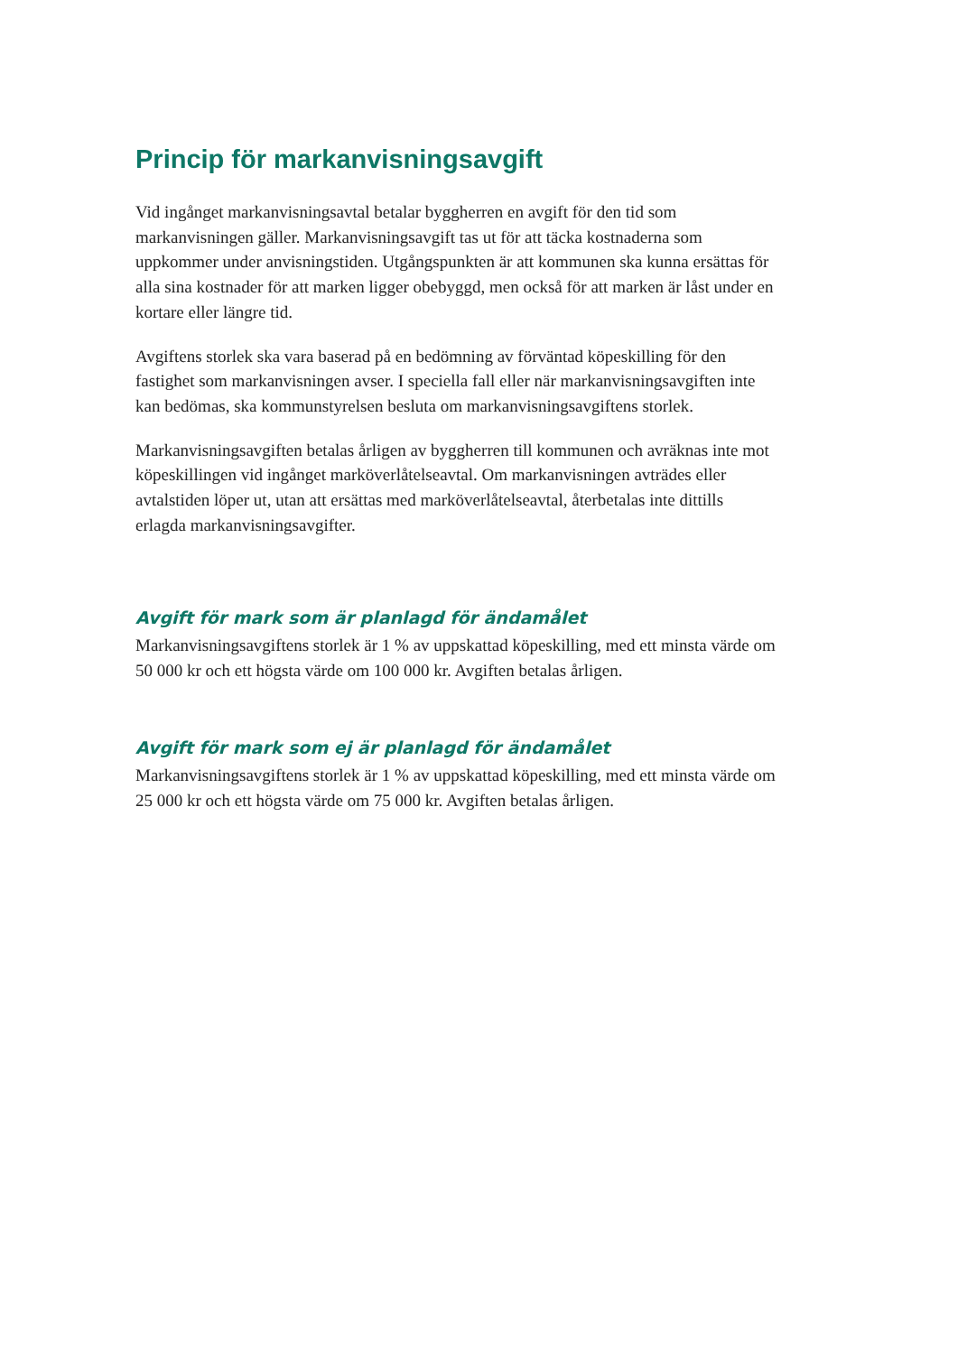Princip för markanvisningsavgift
Vid ingånget markanvisningsavtal betalar byggherren en avgift för den tid som markanvisningen gäller. Markanvisningsavgift tas ut för att täcka kostnaderna som uppkommer under anvisningstiden. Utgångspunkten är att kommunen ska kunna ersättas för alla sina kostnader för att marken ligger obebyggd, men också för att marken är låst under en kortare eller längre tid.
Avgiftens storlek ska vara baserad på en bedömning av förväntad köpeskilling för den fastighet som markanvisningen avser. I speciella fall eller när markanvisningsavgiften inte kan bedömas, ska kommunstyrelsen besluta om markanvisningsavgiftens storlek.
Markanvisningsavgiften betalas årligen av byggherren till kommunen och avräknas inte mot köpeskillingen vid ingånget marköverlåtelseavtal. Om markanvisningen avträdes eller avtalstiden löper ut, utan att ersättas med marköverlåtelseavtal, återbetalas inte dittills erlagda markanvisningsavgifter.
Avgift för mark som är planlagd för ändamålet
Markanvisningsavgiftens storlek är 1 % av uppskattad köpeskilling, med ett minsta värde om 50 000 kr och ett högsta värde om 100 000 kr. Avgiften betalas årligen.
Avgift för mark som ej är planlagd för ändamålet
Markanvisningsavgiftens storlek är 1 % av uppskattad köpeskilling, med ett minsta värde om 25 000 kr och ett högsta värde om 75 000 kr. Avgiften betalas årligen.